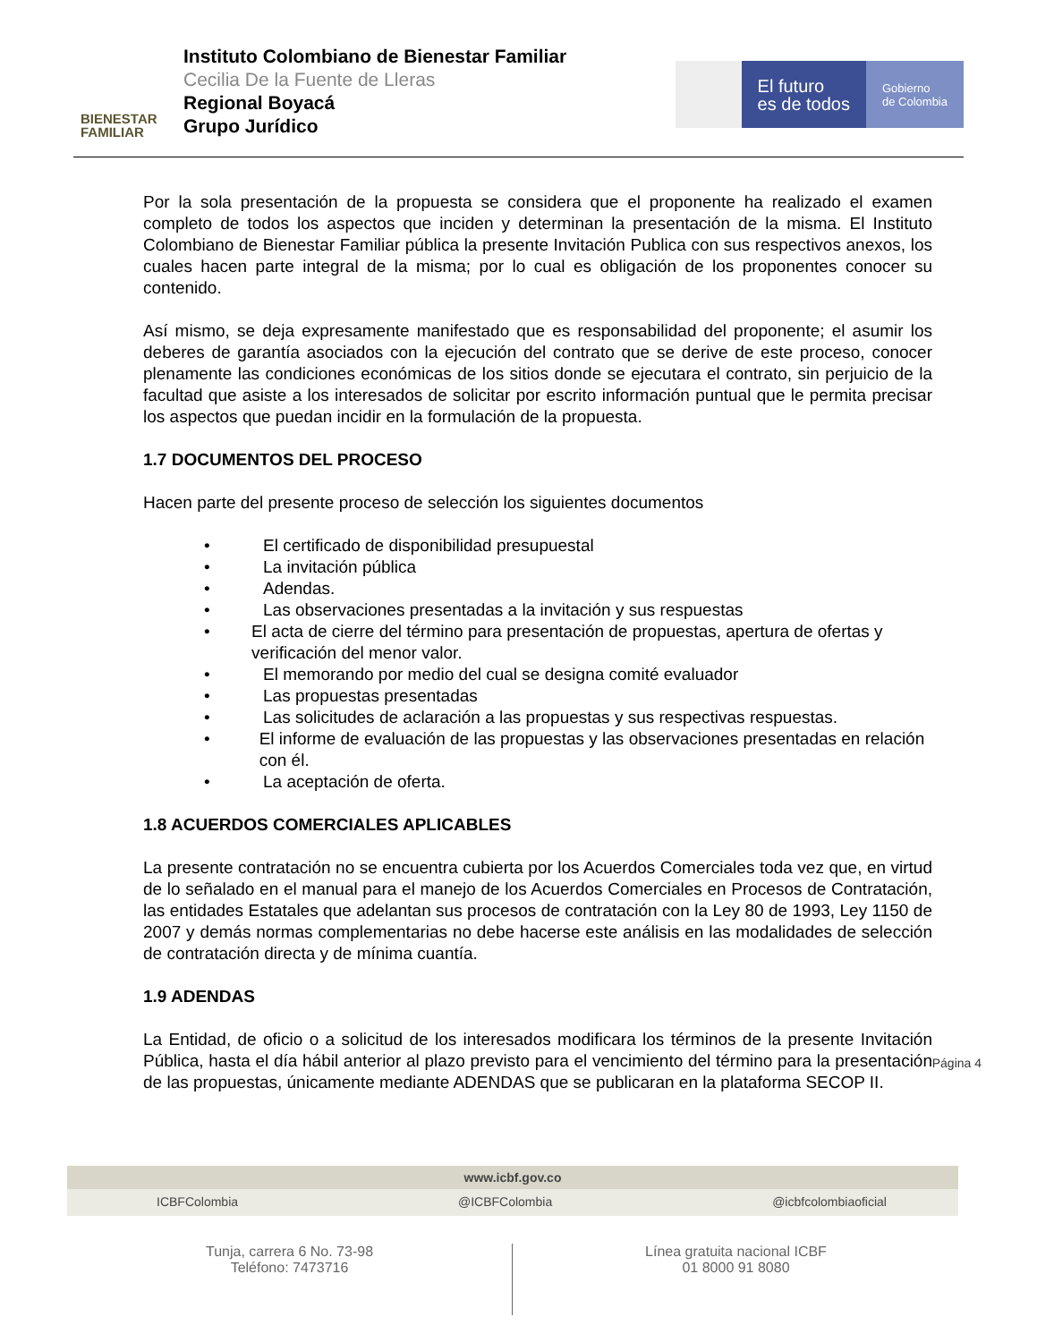BIENESTAR
FAMILIAR
Instituto Colombiano de Bienestar Familiar
Cecilia De la Fuente de Lleras
Regional Boyacá
Grupo Jurídico
El futuro
es de todos
Gobierno
de Colombia
Por la sola presentación de la propuesta se considera que el proponente ha realizado el examen completo de todos los aspectos que inciden y determinan la presentación de la misma. El Instituto Colombiano de Bienestar Familiar pública la presente Invitación Publica con sus respectivos anexos, los cuales hacen parte integral de la misma; por lo cual es obligación de los proponentes conocer su contenido.
Así mismo, se deja expresamente manifestado que es responsabilidad del proponente; el asumir los deberes de garantía asociados con la ejecución del contrato que se derive de este proceso, conocer plenamente las condiciones económicas de los sitios donde se ejecutara el contrato, sin perjuicio de la facultad que asiste a los interesados de solicitar por escrito información puntual que le permita precisar los aspectos que puedan incidir en la formulación de la propuesta.
1.7 DOCUMENTOS DEL PROCESO
Hacen parte del presente proceso de selección los siguientes documentos
• El certificado de disponibilidad presupuestal
• La invitación pública
• Adendas.
• Las observaciones presentadas a la invitación y sus respuestas
• El acta de cierre del término para presentación de propuestas, apertura de ofertas y verificación del menor valor.
• El memorando por medio del cual se designa comité evaluador
• Las propuestas presentadas
• Las solicitudes de aclaración a las propuestas y sus respectivas respuestas.
• El informe de evaluación de las propuestas y las observaciones presentadas en relación con él.
• La aceptación de oferta.
1.8 ACUERDOS COMERCIALES APLICABLES
La presente contratación no se encuentra cubierta por los Acuerdos Comerciales toda vez que, en virtud de lo señalado en el manual para el manejo de los Acuerdos Comerciales en Procesos de Contratación, las entidades Estatales que adelantan sus procesos de contratación con la Ley 80 de 1993, Ley 1150 de 2007 y demás normas complementarias no debe hacerse este análisis en las modalidades de selección de contratación directa y de mínima cuantía.
1.9 ADENDAS
La Entidad, de oficio o a solicitud de los interesados modificara los términos de la presente Invitación Pública, hasta el día hábil anterior al plazo previsto para el vencimiento del término para la presentación de las propuestas, únicamente mediante ADENDAS que se publicaran en la plataforma SECOP II.
Página 4
www.icbf.gov.co
ICBFColombia @ICBFColombia @icbfcolombiaoficial
Tunja, carrera 6 No. 73-98
Teléfono: 7473716
Línea gratuita nacional ICBF
01 8000 91 8080